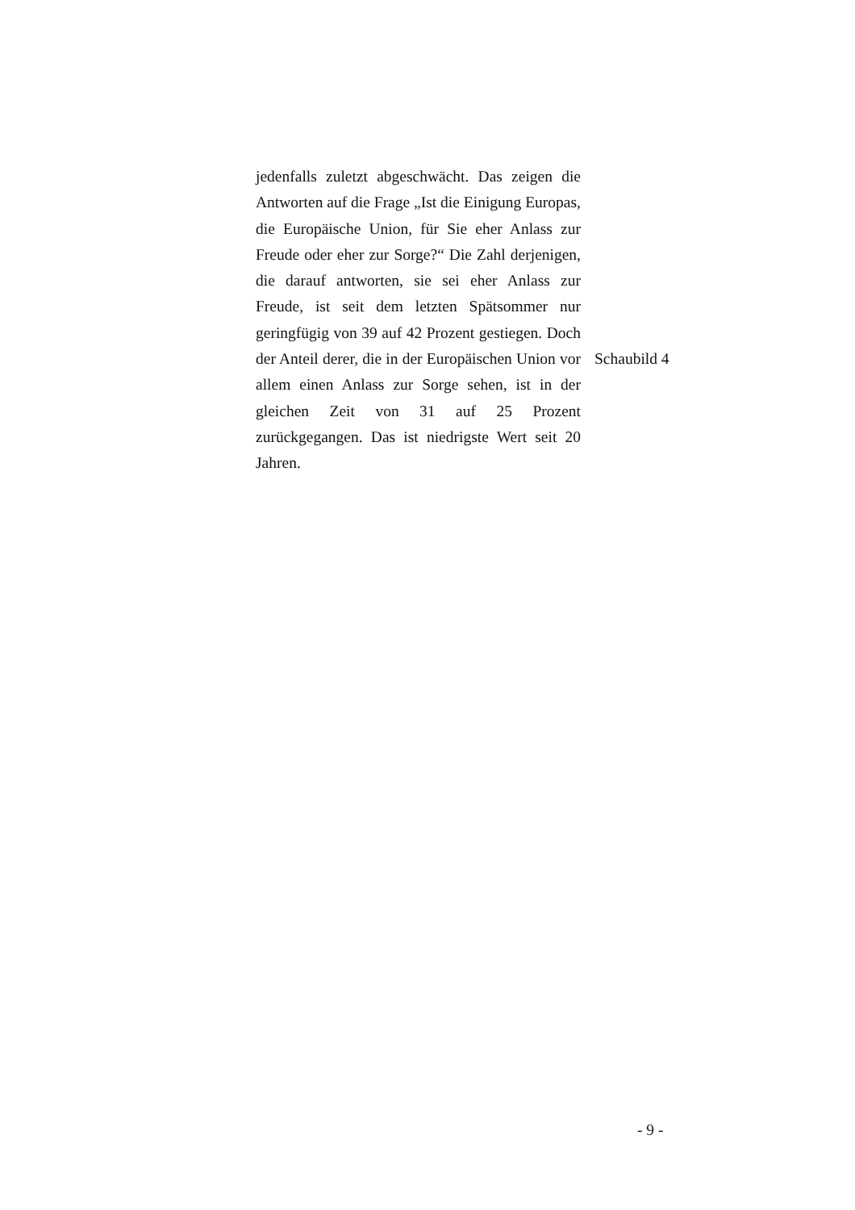jedenfalls zuletzt abgeschwächt. Das zeigen die Antworten auf die Frage „Ist die Einigung Europas, die Europäische Union, für Sie eher Anlass zur Freude oder eher zur Sorge?“ Die Zahl derjenigen, die darauf antworten, sie sei eher Anlass zur Freude, ist seit dem letzten Spätsommer nur geringfügig von 39 auf 42 Prozent gestiegen. Doch der Anteil derer, die in der Europäischen Union vor allem einen Anlass zur Sorge sehen, ist in der gleichen Zeit von 31 auf 25 Prozent zurückgegangen. Das ist niedrigste Wert seit 20 Jahren.
Schaubild 4
- 9 -